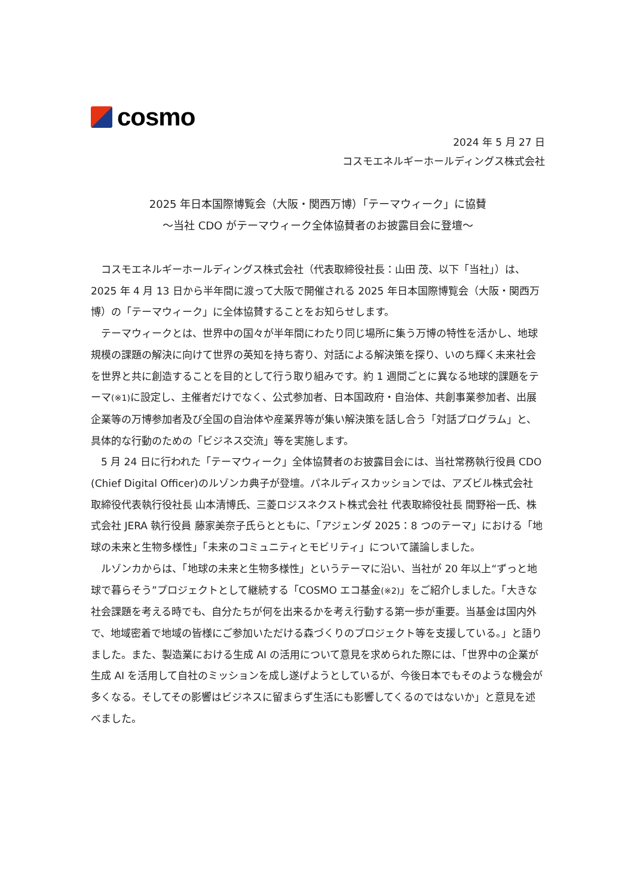cosmo
2024 年 5 月 27 日
コスモエネルギーホールディングス株式会社
2025 年日本国際博覧会（大阪・関西万博）「テーマウィーク」に協賛
～当社 CDO がテーマウィーク全体協賛者のお披露目会に登壇～
コスモエネルギーホールディングス株式会社（代表取締役社長：山田 茂、以下「当社」）は、2025 年 4 月 13 日から半年間に渡って大阪で開催される 2025 年日本国際博覧会（大阪・関西万博）の「テーマウィーク」に全体協賛することをお知らせします。
テーマウィークとは、世界中の国々が半年間にわたり同じ場所に集う万博の特性を活かし、地球規模の課題の解決に向けて世界の英知を持ち寄り、対話による解決策を探り、いのち輝く未来社会を世界と共に創造することを目的として行う取り組みです。約 1 週間ごとに異なる地球的課題をテーマ(※1) に設定し、主催者だけでなく、公式参加者、日本国政府・自治体、共創事業参加者、出展企業等の万博参加者及び全国の自治体や産業界等が集い解決策を話し合う「対話プログラム」と、具体的な行動のための「ビジネス交流」等を実施します。
5 月 24 日に行われた「テーマウィーク」全体協賛者のお披露目会には、当社常務執行役員 CDO (Chief Digital Officer)のルゾンカ典子が登壇。パネルディスカッションでは、アズビル株式会社 取締役代表執行役社長 山本清博氏、三菱ロジスネクスト株式会社 代表取締役社長 間野裕一氏、株式会社 JERA 執行役員 藤家美奈子氏らとともに、「アジェンダ 2025：8 つのテーマ」における「地球の未来と生物多様性」「未来のコミュニティとモビリティ」について議論しました。
ルゾンカからは、「地球の未来と生物多様性」というテーマに沿い、当社が 20 年以上“ずっと地球で暮らそう”プロジェクトとして継続する「COSMO エコ基金(※2)」をご紹介しました。「大きな社会課題を考える時でも、自分たちが何を出来るかを考え行動する第一歩が重要。当基金は国内外で、地域密着で地域の皆様にご参加いただける森づくりのプロジェクト等を支援している。」と語りました。また、製造業における生成 AI の活用について意見を求められた際には、「世界中の企業が生成 AI を活用して自社のミッションを成し遂げようとしているが、今後日本でもそのような機会が多くなる。そしてその影響はビジネスに留まらず生活にも影響してくるのではないか」と意見を述べました。